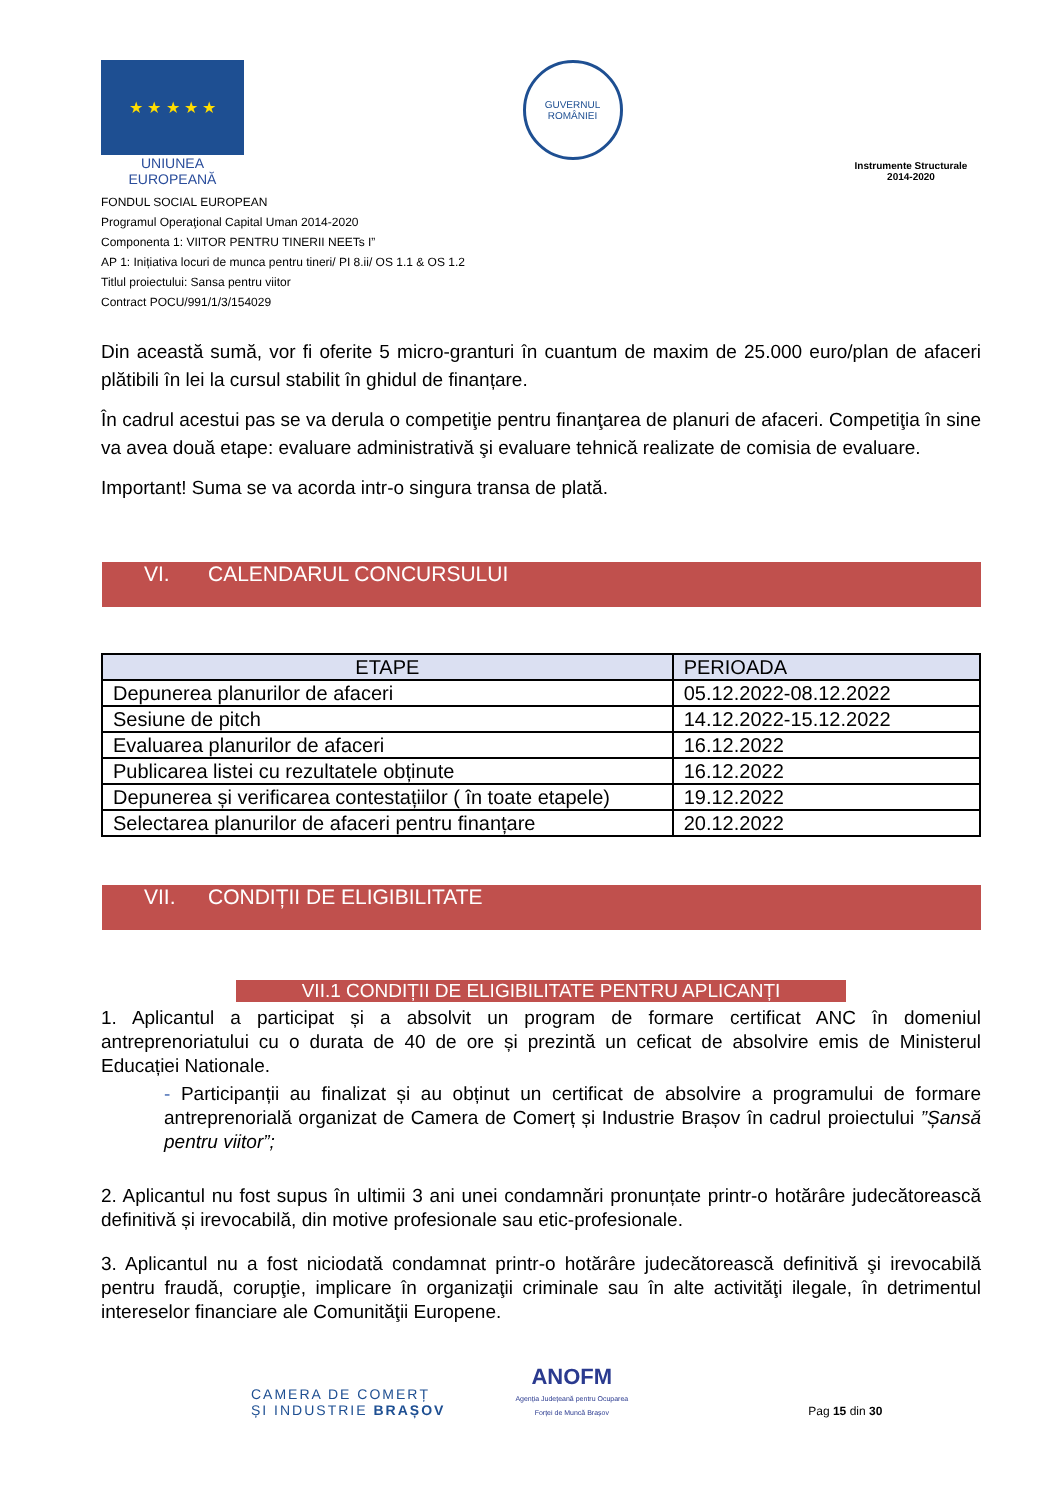★ ★ ★ ★ ★
UNIUNEA EUROPEANĂ
GUVERNUL ROMÂNIEI
Instrumente Structurale
2014-2020
FONDUL SOCIAL EUROPEAN
Programul Operaţional Capital Uman 2014-2020
Componenta 1: VIITOR PENTRU TINERII NEETs I”
AP 1: Inițiativa locuri de munca pentru tineri/ PI 8.ii/ OS 1.1 & OS 1.2
Titlul proiectului: Sansa pentru viitor
Contract POCU/991/1/3/154029
Din această sumă, vor fi oferite 5 micro-granturi în cuantum de maxim de 25.000 euro/plan de afaceri plătibili în lei la cursul stabilit în ghidul de finanțare.
În cadrul acestui pas se va derula o competiţie pentru finanţarea de planuri de afaceri. Competiţia în sine va avea două etape: evaluare administrativă şi evaluare tehnică realizate de comisia de evaluare.
Important! Suma se va acorda intr-o singura transa de plată.
VI. CALENDARUL CONCURSULUI
| ETAPE | PERIOADA |
| --- | --- |
| Depunerea planurilor de afaceri | 05.12.2022-08.12.2022 |
| Sesiune de pitch | 14.12.2022-15.12.2022 |
| Evaluarea planurilor de afaceri | 16.12.2022 |
| Publicarea listei cu rezultatele obținute | 16.12.2022 |
| Depunerea și verificarea contestațiilor ( în toate etapele) | 19.12.2022 |
| Selectarea planurilor de afaceri pentru finanțare | 20.12.2022 |
VII. CONDIȚII DE ELIGIBILITATE
VII.1 CONDIȚII DE ELIGIBILITATE PENTRU APLICANȚI
1. Aplicantul a participat și a absolvit un program de formare certificat ANC în domeniul antreprenoriatului cu o durata de 40 de ore și prezintă un ceficat de absolvire emis de Ministerul Educației Nationale.
- Participanții au finalizat și au obținut un certificat de absolvire a programului de formare antreprenorială organizat de Camera de Comerț și Industrie Brașov în cadrul proiectului ”Șansă pentru viitor”;
2. Aplicantul nu fost supus în ultimii 3 ani unei condamnări pronunțate printr-o hotărâre judecătorească definitivă și irevocabilă, din motive profesionale sau etic-profesionale.
3. Aplicantul nu a fost niciodată condamnat printr-o hotărâre judecătorească definitivă şi irevocabilă pentru fraudă, corupţie, implicare în organizaţii criminale sau în alte activităţi ilegale, în detrimentul intereselor financiare ale Comunităţii Europene.
CAMERA DE COMERȚ
ȘI INDUSTRIE BRAȘOV
ANOFM
Agenția Județeană pentru Ocuparea
Forței de Muncă Brașov
Pag 15 din 30